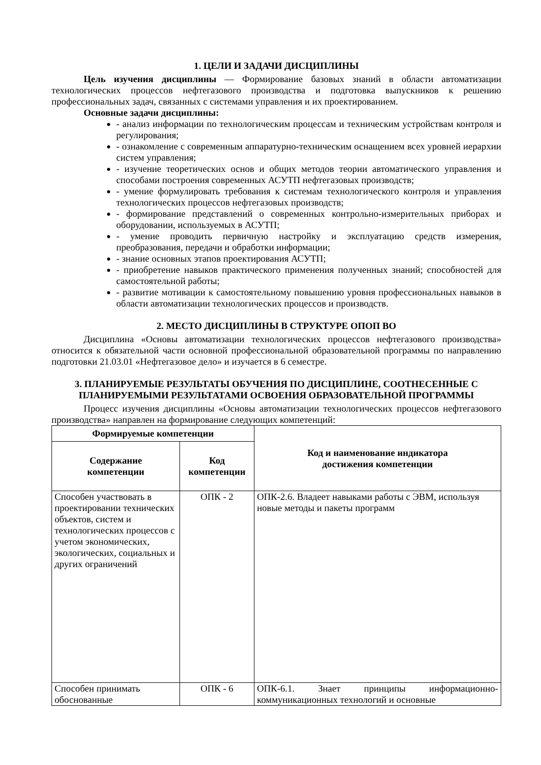1. ЦЕЛИ И ЗАДАЧИ ДИСЦИПЛИНЫ
Цель изучения дисциплины — Формирование базовых знаний в области автоматизации технологических процессов нефтегазового производства и подготовка выпускников к решению профессиональных задач, связанных с системами управления и их проектированием.
Основные задачи дисциплины:
- анализ информации по технологическим процессам и техническим устройствам контроля и регулирования;
- ознакомление с современным аппаратурно-техническим оснащением всех уровней иерархии систем управления;
- изучение теоретических основ и общих методов теории автоматического управления и способами построения современных АСУТП нефтегазовых производств;
- умение формулировать требования к системам технологического контроля и управления технологических процессов нефтегазовых производств;
- формирование представлений о современных контрольно-измерительных приборах и оборудовании, используемых в АСУТП;
- умение проводить первичную настройку и эксплуатацию средств измерения, преобразования, передачи и обработки информации;
- знание основных этапов проектирования АСУТП;
- приобретение навыков практического применения полученных знаний; способностей для самостоятельной работы;
- развитие мотивации к самостоятельному повышению уровня профессиональных навыков в области автоматизации технологических процессов и производств.
2. МЕСТО ДИСЦИПЛИНЫ В СТРУКТУРЕ ОПОП ВО
Дисциплина «Основы автоматизации технологических процессов нефтегазового производства» относится к обязательной части основной профессиональной образовательной программы по направлению подготовки 21.03.01 «Нефтегазовое дело» и изучается в 6 семестре.
3. ПЛАНИРУЕМЫЕ РЕЗУЛЬТАТЫ ОБУЧЕНИЯ ПО ДИСЦИПЛИНЕ, СООТНЕСЕННЫЕ С ПЛАНИРУЕМЫМИ РЕЗУЛЬТАТАМИ ОСВОЕНИЯ ОБРАЗОВАТЕЛЬНОЙ ПРОГРАММЫ
Процесс изучения дисциплины «Основы автоматизации технологических процессов нефтегазового производства» направлен на формирование следующих компетенций:
| Формируемые компетенции | | Код и наименование индикатора достижения компетенции |
| --- | --- | --- |
| Содержание компетенции | Код компетенции | |
| Способен участвовать в проектировании технических объектов, систем и технологических процессов с учетом экономических, экологических, социальных и других ограничений | ОПК - 2 | ОПК-2.6. Владеет навыками работы с ЭВМ, используя новые методы и пакеты программ |
| Способен принимать обоснованные | ОПК - 6 | ОПК-6.1. Знает принципы информационно-коммуникационных технологий и основные |